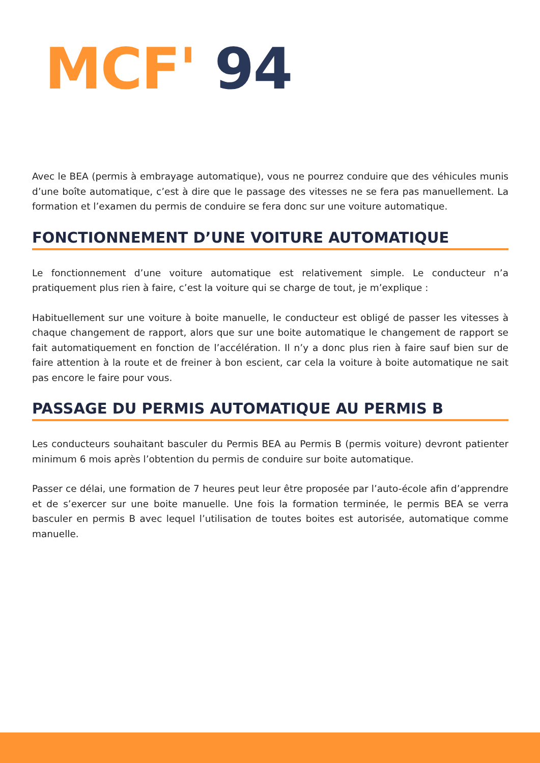MCF' 94
Avec le BEA (permis à embrayage automatique), vous ne pourrez conduire que des véhicules munis d’une boîte automatique, c’est à dire que le passage des vitesses ne se fera pas manuellement. La formation et l’examen du permis de conduire se fera donc sur une voiture automatique.
FONCTIONNEMENT D’UNE VOITURE AUTOMATIQUE
Le fonctionnement d’une voiture automatique est relativement simple. Le conducteur n’a pratiquement plus rien à faire, c’est la voiture qui se charge de tout, je m’explique :
Habituellement sur une voiture à boite manuelle, le conducteur est obligé de passer les vitesses à chaque changement de rapport, alors que sur une boite automatique le changement de rapport se fait automatiquement en fonction de l’accélération. Il n’y a donc plus rien à faire sauf bien sur de faire attention à la route et de freiner à bon escient, car cela la voiture à boite automatique ne sait pas encore le faire pour vous.
PASSAGE DU PERMIS AUTOMATIQUE AU PERMIS B
Les conducteurs souhaitant basculer du Permis BEA au Permis B (permis voiture) devront patienter minimum 6 mois après l’obtention du permis de conduire sur boite automatique.
Passer ce délai, une formation de 7 heures peut leur être proposée par l’auto-école afin d’apprendre et de s’exercer sur une boite manuelle. Une fois la formation terminée, le permis BEA se verra basculer en permis B avec lequel l’utilisation de toutes boites est autorisée, automatique comme manuelle.